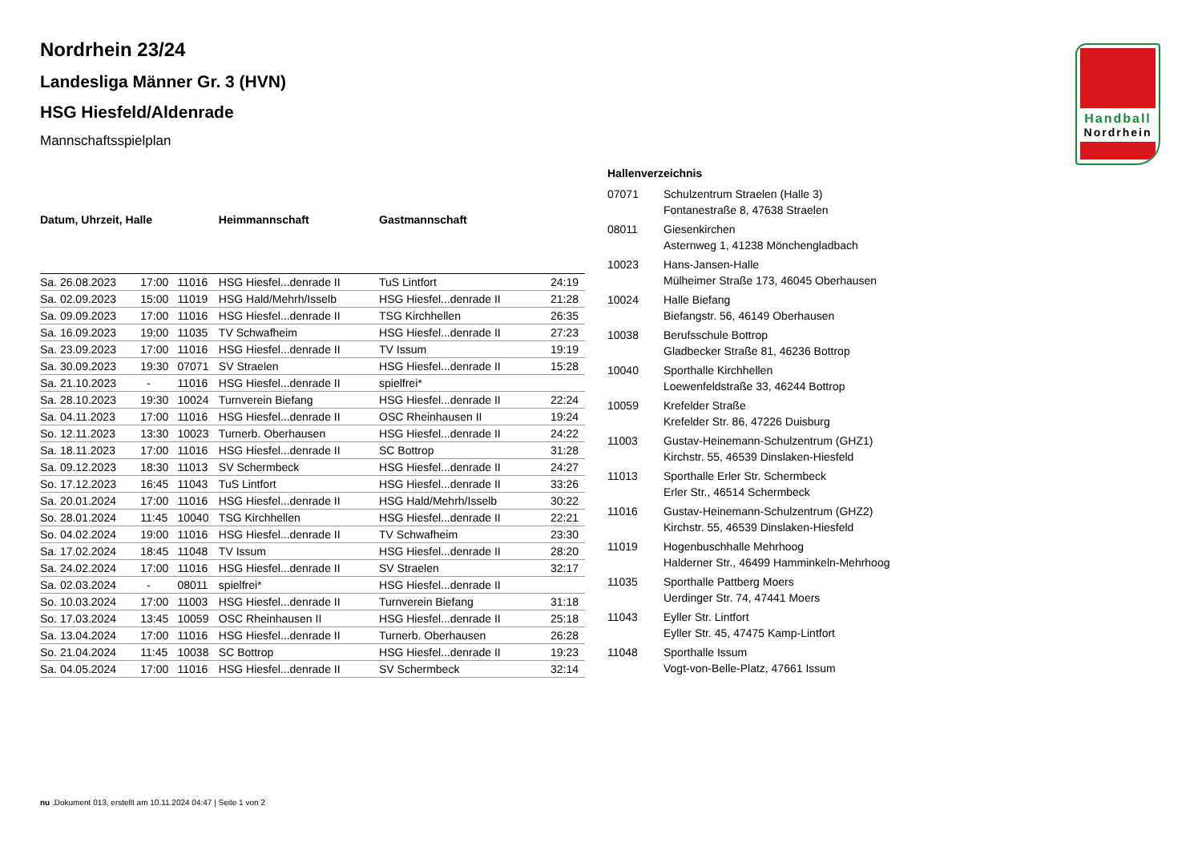Handball
Nordrhein
Nordrhein 23/24
Landesliga Männer Gr. 3 (HVN)
HSG Hiesfeld/Aldenrade
Mannschaftsspielplan
| Datum, Uhrzeit, Halle | | | Heimmannschaft | Gastmannschaft | |
| --- | --- | --- | --- | --- | --- |
| Sa. 26.08.2023 | 17:00 | 11016 | HSG Hiesfel...denrade II | TuS Lintfort | 24:19 |
| Sa. 02.09.2023 | 15:00 | 11019 | HSG Hald/Mehrh/Isselb | HSG Hiesfel...denrade II | 21:28 |
| Sa. 09.09.2023 | 17:00 | 11016 | HSG Hiesfel...denrade II | TSG Kirchhellen | 26:35 |
| Sa. 16.09.2023 | 19:00 | 11035 | TV Schwafheim | HSG Hiesfel...denrade II | 27:23 |
| Sa. 23.09.2023 | 17:00 | 11016 | HSG Hiesfel...denrade II | TV Issum | 19:19 |
| Sa. 30.09.2023 | 19:30 | 07071 | SV Straelen | HSG Hiesfel...denrade II | 15:28 |
| Sa. 21.10.2023 | - | 11016 | HSG Hiesfel...denrade II | spielfrei* | |
| Sa. 28.10.2023 | 19:30 | 10024 | Turnverein Biefang | HSG Hiesfel...denrade II | 22:24 |
| Sa. 04.11.2023 | 17:00 | 11016 | HSG Hiesfel...denrade II | OSC Rheinhausen II | 19:24 |
| So. 12.11.2023 | 13:30 | 10023 | Turnerb. Oberhausen | HSG Hiesfel...denrade II | 24:22 |
| Sa. 18.11.2023 | 17:00 | 11016 | HSG Hiesfel...denrade II | SC Bottrop | 31:28 |
| Sa. 09.12.2023 | 18:30 | 11013 | SV Schermbeck | HSG Hiesfel...denrade II | 24:27 |
| So. 17.12.2023 | 16:45 | 11043 | TuS Lintfort | HSG Hiesfel...denrade II | 33:26 |
| Sa. 20.01.2024 | 17:00 | 11016 | HSG Hiesfel...denrade II | HSG Hald/Mehrh/Isselb | 30:22 |
| So. 28.01.2024 | 11:45 | 10040 | TSG Kirchhellen | HSG Hiesfel...denrade II | 22:21 |
| So. 04.02.2024 | 19:00 | 11016 | HSG Hiesfel...denrade II | TV Schwafheim | 23:30 |
| Sa. 17.02.2024 | 18:45 | 11048 | TV Issum | HSG Hiesfel...denrade II | 28:20 |
| Sa. 24.02.2024 | 17:00 | 11016 | HSG Hiesfel...denrade II | SV Straelen | 32:17 |
| Sa. 02.03.2024 | - | 08011 | spielfrei* | HSG Hiesfel...denrade II | |
| So. 10.03.2024 | 17:00 | 11003 | HSG Hiesfel...denrade II | Turnverein Biefang | 31:18 |
| So. 17.03.2024 | 13:45 | 10059 | OSC Rheinhausen II | HSG Hiesfel...denrade II | 25:18 |
| Sa. 13.04.2024 | 17:00 | 11016 | HSG Hiesfel...denrade II | Turnerb. Oberhausen | 26:28 |
| So. 21.04.2024 | 11:45 | 10038 | SC Bottrop | HSG Hiesfel...denrade II | 19:23 |
| Sa. 04.05.2024 | 17:00 | 11016 | HSG Hiesfel...denrade II | SV Schermbeck | 32:14 |
| Hallenverzeichnis | |
| --- | --- |
| 07071 | Schulzentrum Straelen (Halle 3) Fontanestraße 8, 47638 Straelen |
| 08011 | Giesenkirchen Asternweg 1, 41238 Mönchengladbach |
| 10023 | Hans-Jansen-Halle Mülheimer Straße 173, 46045 Oberhausen |
| 10024 | Halle Biefang Biefangstr. 56, 46149 Oberhausen |
| 10038 | Berufsschule Bottrop Gladbecker Straße 81, 46236 Bottrop |
| 10040 | Sporthalle Kirchhellen Loewenfeldstraße 33, 46244 Bottrop |
| 10059 | Krefelder Straße Krefelder Str. 86, 47226 Duisburg |
| 11003 | Gustav-Heinemann-Schulzentrum (GHZ1) Kirchstr. 55, 46539 Dinslaken-Hiesfeld |
| 11013 | Sporthalle Erler Str. Schermbeck Erler Str., 46514 Schermbeck |
| 11016 | Gustav-Heinemann-Schulzentrum (GHZ2) Kirchstr. 55, 46539 Dinslaken-Hiesfeld |
| 11019 | Hogenbuschhalle Mehrhoog Halderner Str., 46499 Hamminkeln-Mehrhoog |
| 11035 | Sporthalle Pattberg Moers Uerdinger Str. 74, 47441 Moers |
| 11043 | Eyller Str. Lintfort Eyller Str. 45, 47475 Kamp-Lintfort |
| 11048 | Sporthalle Issum Vogt-von-Belle-Platz, 47661 Issum |
nu .Dokument 013, erstellt am 10.11.2024 04:47 | Seite 1 von 2